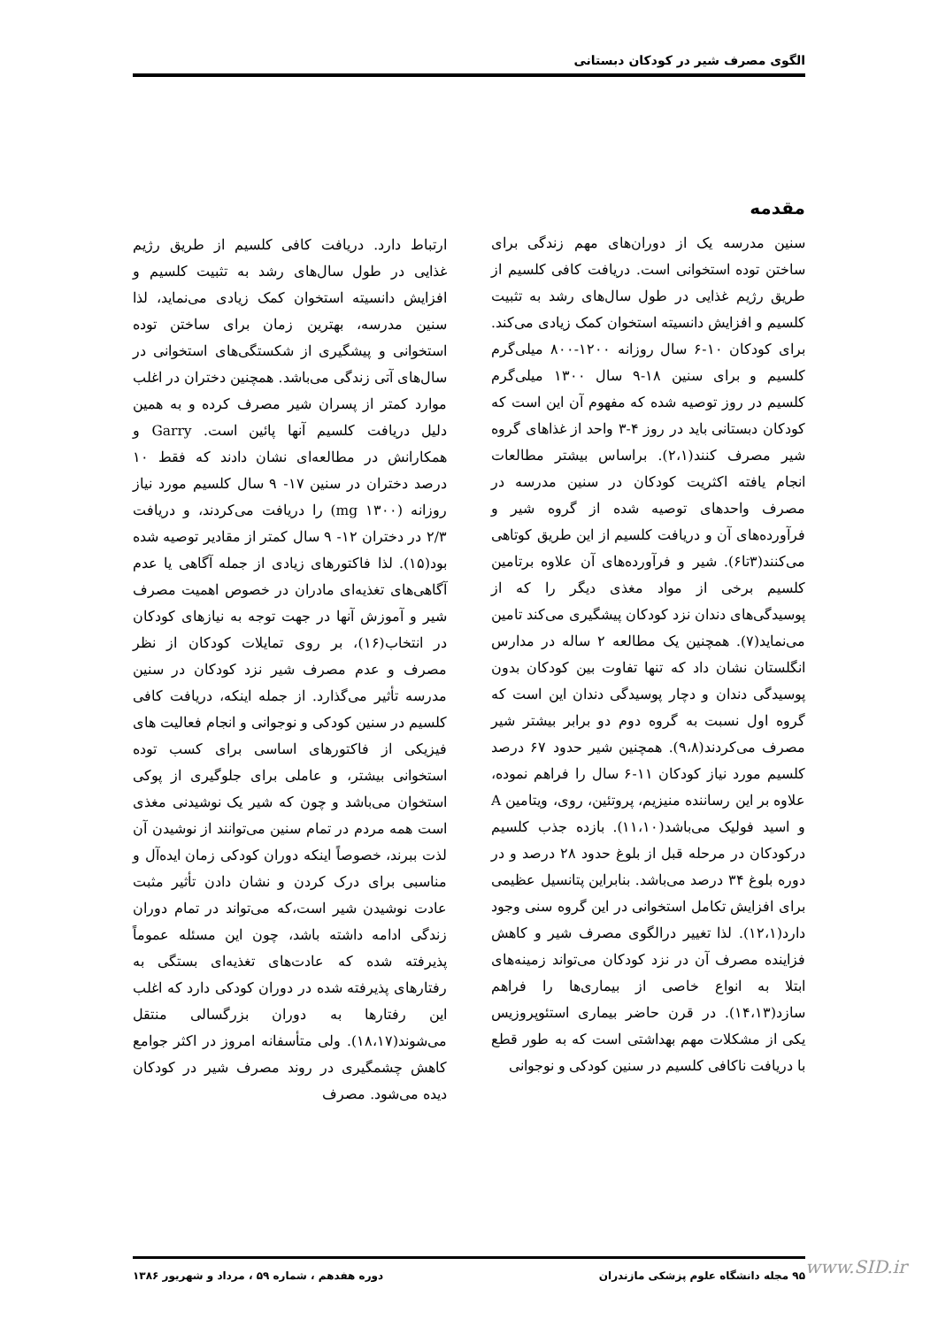الگوی مصرف شیر در کودکان دبستانی
مقدمه
سنین مدرسه یک از دوران‌های مهم زندگی برای ساختن توده استخوانی است. دریافت کافی کلسیم از طریق رژیم غذایی در طول سال‌های رشد به تثبیت کلسیم و افزایش دانسیته استخوان کمک زیادی می‌کند. برای کودکان ۱۰-۶ سال روزانه ۱۲۰۰-۸۰۰ میلی‌گرم کلسیم و برای سنین ۱۸-۹ سال ۱۳۰۰ میلی‌گرم کلسیم در روز توصیه شده که مفهوم آن این است که کودکان دبستانی باید در روز ۴-۳ واحد از غذاهای گروه شیر مصرف کنند(۲،۱). براساس بیشتر مطالعات انجام یافته اکثریت کودکان در سنین مدرسه در مصرف واحدهای توصیه شده از گروه شیر و فرآورده‌های آن و دریافت کلسیم از این طریق کوتاهی می‌کنند(۳تا۶). شیر و فرآورده‌های آن علاوه برتامین کلسیم برخی از مواد مغذی دیگر را که از پوسیدگی‌های دندان نزد کودکان پیشگیری می‌کند تامین می‌نماید(۷). همچنین یک مطالعه ۲ ساله در مدارس انگلستان نشان داد که تنها تفاوت بین کودکان بدون پوسیدگی دندان و دچار پوسیدگی دندان این است که گروه اول نسبت به گروه دوم دو برابر بیشتر شیر مصرف می‌کردند(۹،۸). همچنین شیر حدود ۶۷ درصد کلسیم مورد نیاز کودکان ۱۱-۶ سال را فراهم نموده، علاوه بر این رساننده منیزیم، پروتئین، روی، ویتامین A و اسید فولیک می‌باشد(۱۱،۱۰). بازده جذب کلسیم درکودکان در مرحله قبل از بلوغ حدود ۲۸ درصد و در دوره بلوغ ۳۴ درصد می‌باشد. بنابراین پتانسیل عظیمی برای افزایش تکامل استخوانی در این گروه سنی وجود دارد(۱۲،۱). لذا تغییر درالگوی مصرف شیر و کاهش فزاینده مصرف آن در نزد کودکان می‌تواند زمینه‌های ابتلا به انواع خاصی از بیماری‌ها را فراهم سازد(۱۴،۱۳). در قرن حاضر بیماری استئوپروزیس یکی از مشکلات مهم بهداشتی است که به طور قطع با دریافت ناکافی کلسیم در سنین کودکی و نوجوانی
ارتباط دارد. دریافت کافی کلسیم از طریق رژیم غذایی در طول سال‌های رشد به تثبیت کلسیم و افزایش دانسیته استخوان کمک زیادی می‌نماید، لذا سنین مدرسه، بهترین زمان برای ساختن توده استخوانی و پیشگیری از شکستگی‌های استخوانی در سال‌های آتی زندگی می‌باشد. همچنین دختران در اغلب موارد کمتر از پسران شیر مصرف کرده و به همین دلیل دریافت کلسیم آنها پائین است. Garry و همکارانش در مطالعه‌ای نشان دادند که فقط ۱۰ درصد دختران در سنین ۱۷- ۹ سال کلسیم مورد نیاز روزانه (۱۳۰۰ mg) را دریافت می‌کردند، و دریافت ۲/۳ در دختران ۱۲- ۹ سال کمتر از مقادیر توصیه شده بود(۱۵). لذا فاکتورهای زیادی از جمله آگاهی یا عدم آگاهی‌های تغذیه‌ای مادران در خصوص اهمیت مصرف شیر و آموزش آنها در جهت توجه به نیازهای کودکان در انتخاب(۱۶)، بر روی تمایلات کودکان از نظر مصرف و عدم مصرف شیر نزد کودکان در سنین مدرسه تأثیر می‌گذارد. از جمله اینکه، دریافت کافی کلسیم در سنین کودکی و نوجوانی و انجام فعالیت های فیزیکی از فاکتورهای اساسی برای کسب توده استخوانی بیشتر، و عاملی برای جلوگیری از پوکی استخوان می‌باشد و چون که شیر یک نوشیدنی مغذی است همه مردم در تمام سنین می‌توانند از نوشیدن آن لذت ببرند، خصوصاً اینکه دوران کودکی زمان ایده‌آل و مناسبی برای درک کردن و نشان دادن تأثیر مثبت عادت نوشیدن شیر است،که می‌تواند در تمام دوران زندگی ادامه داشته باشد، چون این مسئله عموماً پذیرفته شده که عادت‌های تغذیه‌ای بستگی به رفتارهای پذیرفته شده در دوران کودکی دارد که اغلب این رفتارها به دوران بزرگسالی منتقل می‌شوند(۱۸،۱۷). ولی متأسفانه امروز در اکثر جوامع کاهش چشمگیری در روند مصرف شیر در کودکان دیده می‌شود. مصرف
۹۵ مجله دانشگاه علوم پزشکی مازندران دوره هفدهم ، شماره ۵۹ ، مرداد و شهریور ۱۳۸۶ www.SID.ir